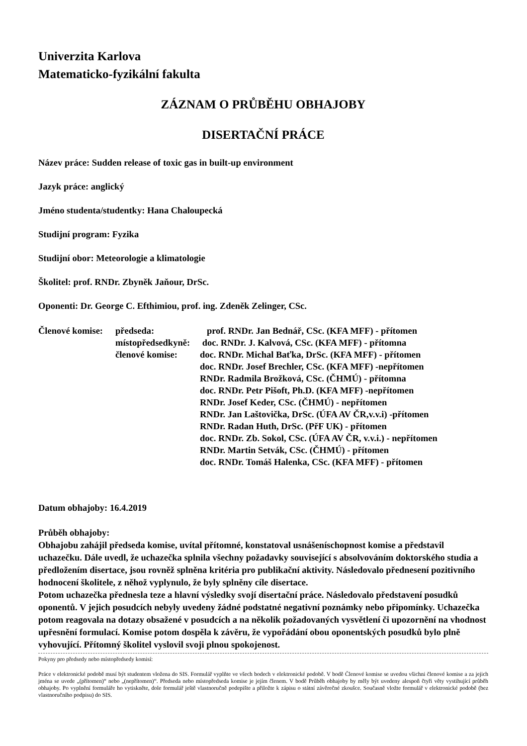Univerzita Karlova
Matematicko-fyzikální fakulta
ZÁZNAM O PRŮBĚHU OBHAJOBY
DISERTAČNÍ PRÁCE
Název práce: Sudden release of toxic gas in built-up environment
Jazyk práce: anglický
Jméno studenta/studentky: Hana Chaloupecká
Studijní program: Fyzika
Studijní obor: Meteorologie a klimatologie
Školitel: prof. RNDr. Zbyněk Jaňour, DrSc.
Oponenti: Dr. George C. Efthimiou, prof. ing. Zdeněk Zelinger, CSc.
Členové komise:
předseda:
prof. RNDr. Jan Bednář, CSc. (KFA MFF) - přítomen
místopředsedkyně:
doc. RNDr. J. Kalvová, CSc. (KFA MFF) - přítomna
členové komise:
doc. RNDr. Michal Baťka, DrSc. (KFA MFF) - přítomen
doc. RNDr. Josef Brechler, CSc. (KFA MFF) -nepřítomen
RNDr. Radmila Brožková, CSc. (ČHMÚ) - přítomna
doc. RNDr. Petr Pišoft, Ph.D. (KFA MFF) -nepřítomen
RNDr. Josef Keder, CSc. (ČHMÚ) - nepřítomen
RNDr. Jan Laštovička, DrSc. (ÚFA AV ČR,v.v.i) -přítomen
RNDr. Radan Huth, DrSc. (PřF UK) - přítomen
doc. RNDr. Zb. Sokol, CSc. (ÚFA AV ČR, v.v.i.) - nepřítomen
RNDr. Martin Setvák, CSc. (ČHMÚ) - přítomen
doc. RNDr. Tomáš Halenka, CSc. (KFA MFF) - přítomen
Datum obhajoby: 16.4.2019
Průběh obhajoby:
Obhajobu zahájil předseda komise, uvítal přítomné, konstatoval usnášeníschopnost komise a představil uchazečku. Dále uvedl, že uchazečka splnila všechny požadavky související s absolvováním doktorského studia a předložením disertace, jsou rovněž splněna kritéria pro publikační aktivity. Následovalo přednesení pozitivního hodnocení školitele, z něhož vyplynulo, že byly splněny cíle disertace.
Potom uchazečka přednesla teze a hlavní výsledky svojí disertační práce. Následovalo představení posudků oponentů. V jejich posudcích nebyly uvedeny žádné podstatné negativní poznámky nebo připomínky. Uchazečka potom reagovala na dotazy obsažené v posudcích a na několik požadovaných vysvětlení či upozornění na vhodnost upřesnění formulací. Komise potom dospěla k závěru, že vypořádání obou oponentských posudků bylo plně vyhovující. Přítomný školitel vyslovil svoji plnou spokojenost.
Pokyny pro předsedy nebo místopředsedy komisí:
Práce v elektronické podobě musí být studentem vložena do SIS. Formulář vyplňte ve všech bodech v elektronické podobě. V bodě Členové komise se uvedou všichni členové komise a za jejich jména se uvede „(přítomen)“ nebo „(nepřítomen)“. Předseda nebo místopředseda komise je jejím členem. V bodě Průběh obhajoby by měly být uvedeny alespoň čtyři věty vystihující průběh obhajoby. Po vyplnění formuláře ho vytiskněte, dole formulář ještě vlastnoručně podepište a přiložte k zápisu o státní závěrečné zkoušce. Současně vložte formulář v elektronické podobě (bez vlastnoručního podpisu) do SIS.